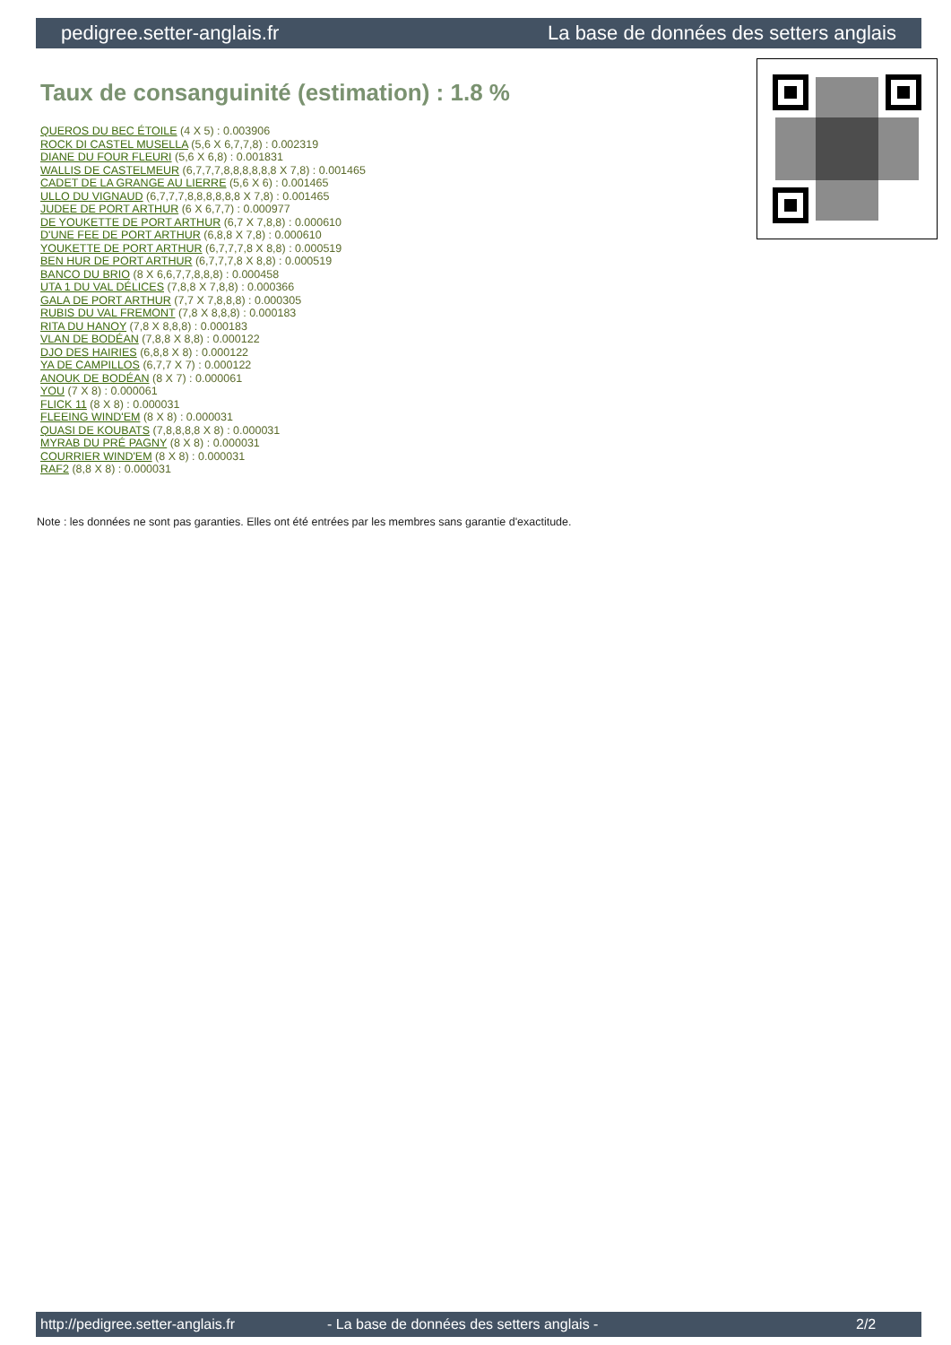pedigree.setter-anglais.fr La base de données des setters anglais
Taux de consanguinité (estimation) : 1.8 %
QUEROS DU BEC ÉTOILE (4 X 5) : 0.003906
ROCK DI CASTEL MUSELLA (5,6 X 6,7,7,8) : 0.002319
DIANE DU FOUR FLEURI (5,6 X 6,8) : 0.001831
WALLIS DE CASTELMEUR (6,7,7,7,8,8,8,8,8,8 X 7,8) : 0.001465
CADET DE LA GRANGE AU LIERRE (5,6 X 6) : 0.001465
ULLO DU VIGNAUD (6,7,7,7,8,8,8,8,8,8 X 7,8) : 0.001465
JUDEE DE PORT ARTHUR (6 X 6,7,7) : 0.000977
DE YOUKETTE DE PORT ARTHUR (6,7 X 7,8,8) : 0.000610
D'UNE FEE DE PORT ARTHUR (6,8,8 X 7,8) : 0.000610
YOUKETTE DE PORT ARTHUR (6,7,7,7,8 X 8,8) : 0.000519
BEN HUR DE PORT ARTHUR (6,7,7,7,8 X 8,8) : 0.000519
BANCO DU BRIO (8 X 6,6,7,7,8,8,8) : 0.000458
UTA 1 DU VAL DÉLICES (7,8,8 X 7,8,8) : 0.000366
GALA DE PORT ARTHUR (7,7 X 7,8,8,8) : 0.000305
RUBIS DU VAL FREMONT (7,8 X 8,8,8) : 0.000183
RITA DU HANOY (7,8 X 8,8,8) : 0.000183
VLAN DE BODÉAN (7,8,8 X 8,8) : 0.000122
DJO DES HAIRIES (6,8,8 X 8) : 0.000122
YA DE CAMPILLOS (6,7,7 X 7) : 0.000122
ANOUK DE BODÉAN (8 X 7) : 0.000061
YOU (7 X 8) : 0.000061
FLICK 11 (8 X 8) : 0.000031
FLEEING WIND'EM (8 X 8) : 0.000031
QUASI DE KOUBATS (7,8,8,8,8 X 8) : 0.000031
MYRAB DU PRÉ PAGNY (8 X 8) : 0.000031
COURRIER WIND'EM (8 X 8) : 0.000031
RAF2 (8,8 X 8) : 0.000031
Note : les données ne sont pas garanties. Elles ont été entrées par les membres sans garantie d'exactitude.
http://pedigree.setter-anglais.fr - La base de données des setters anglais - 2/2